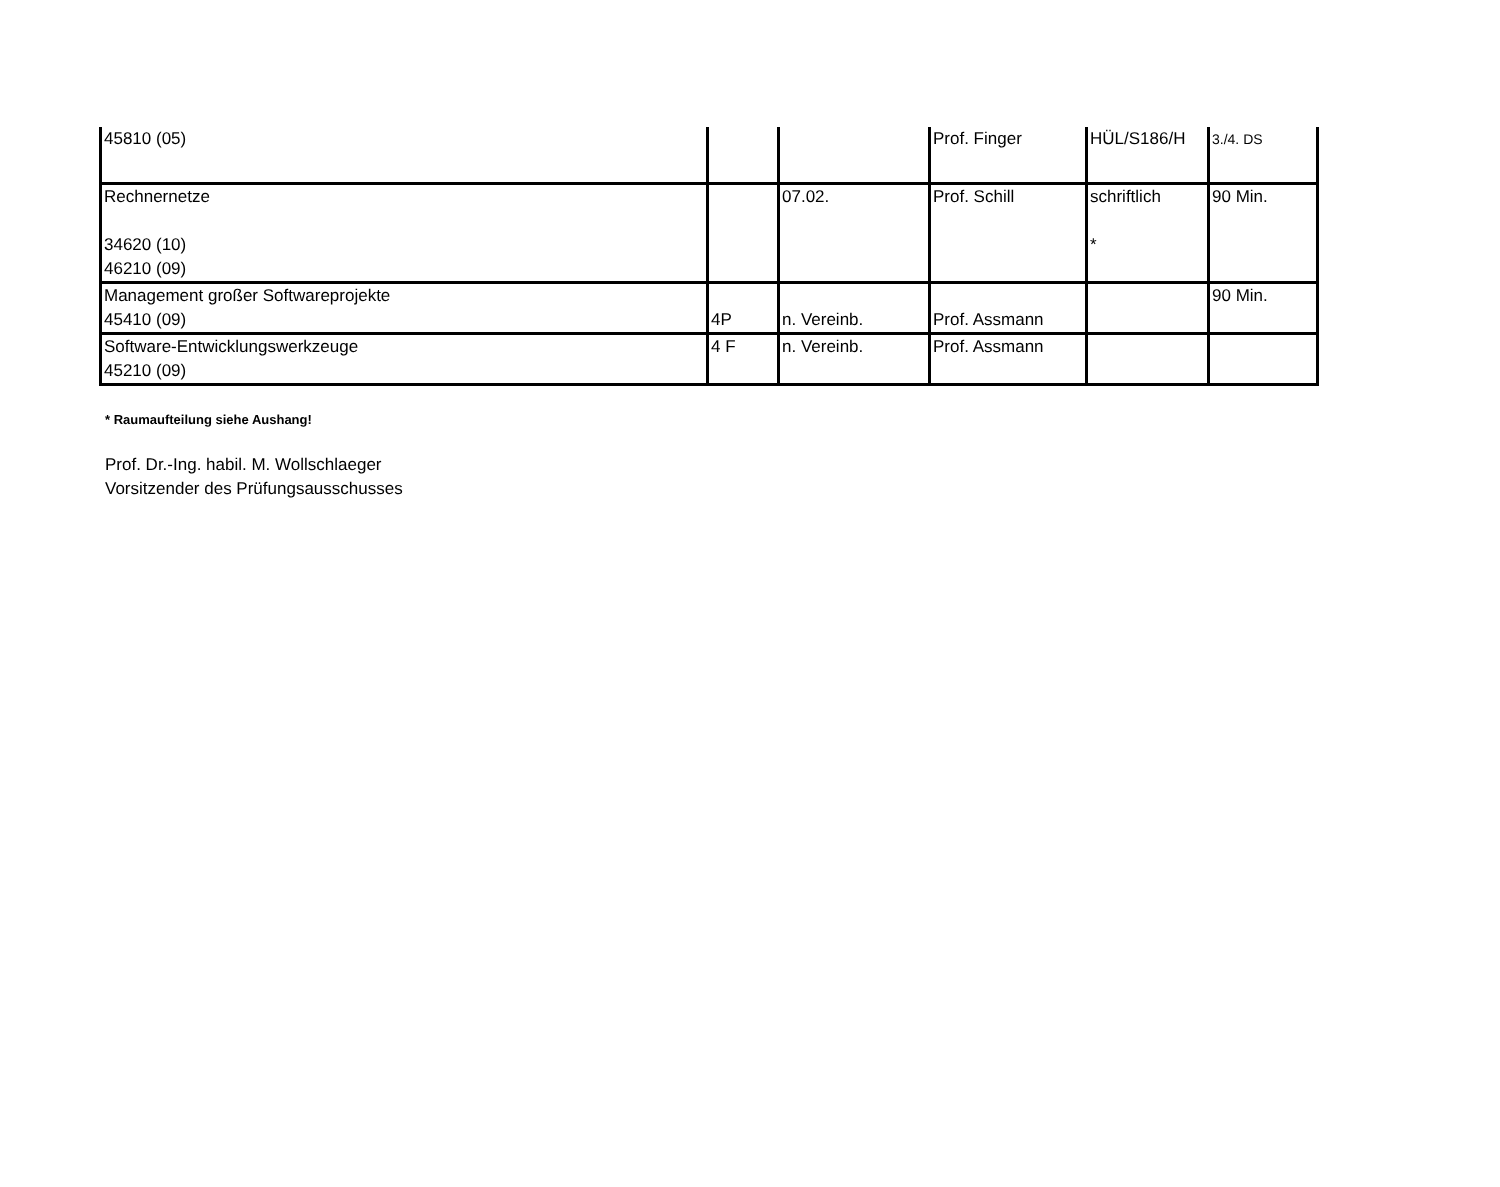| 45810 (05) | | | Prof. Finger | HÜL/S186/H | 3./4. DS |
| Rechnernetze 34620 (10) 46210 (09) | | 07.02. | Prof. Schill | schriftlich * | 90 Min. |
| Management großer Softwareprojekte 45410 (09) | 4P | n. Vereinb. | Prof. Assmann | | 90 Min. |
| Software-Entwicklungswerkzeuge 45210 (09) | 4 F | n. Vereinb. | Prof. Assmann | | |
* Raumaufteilung siehe Aushang!
Prof. Dr.-Ing. habil. M. Wollschlaeger
Vorsitzender des Prüfungsausschusses